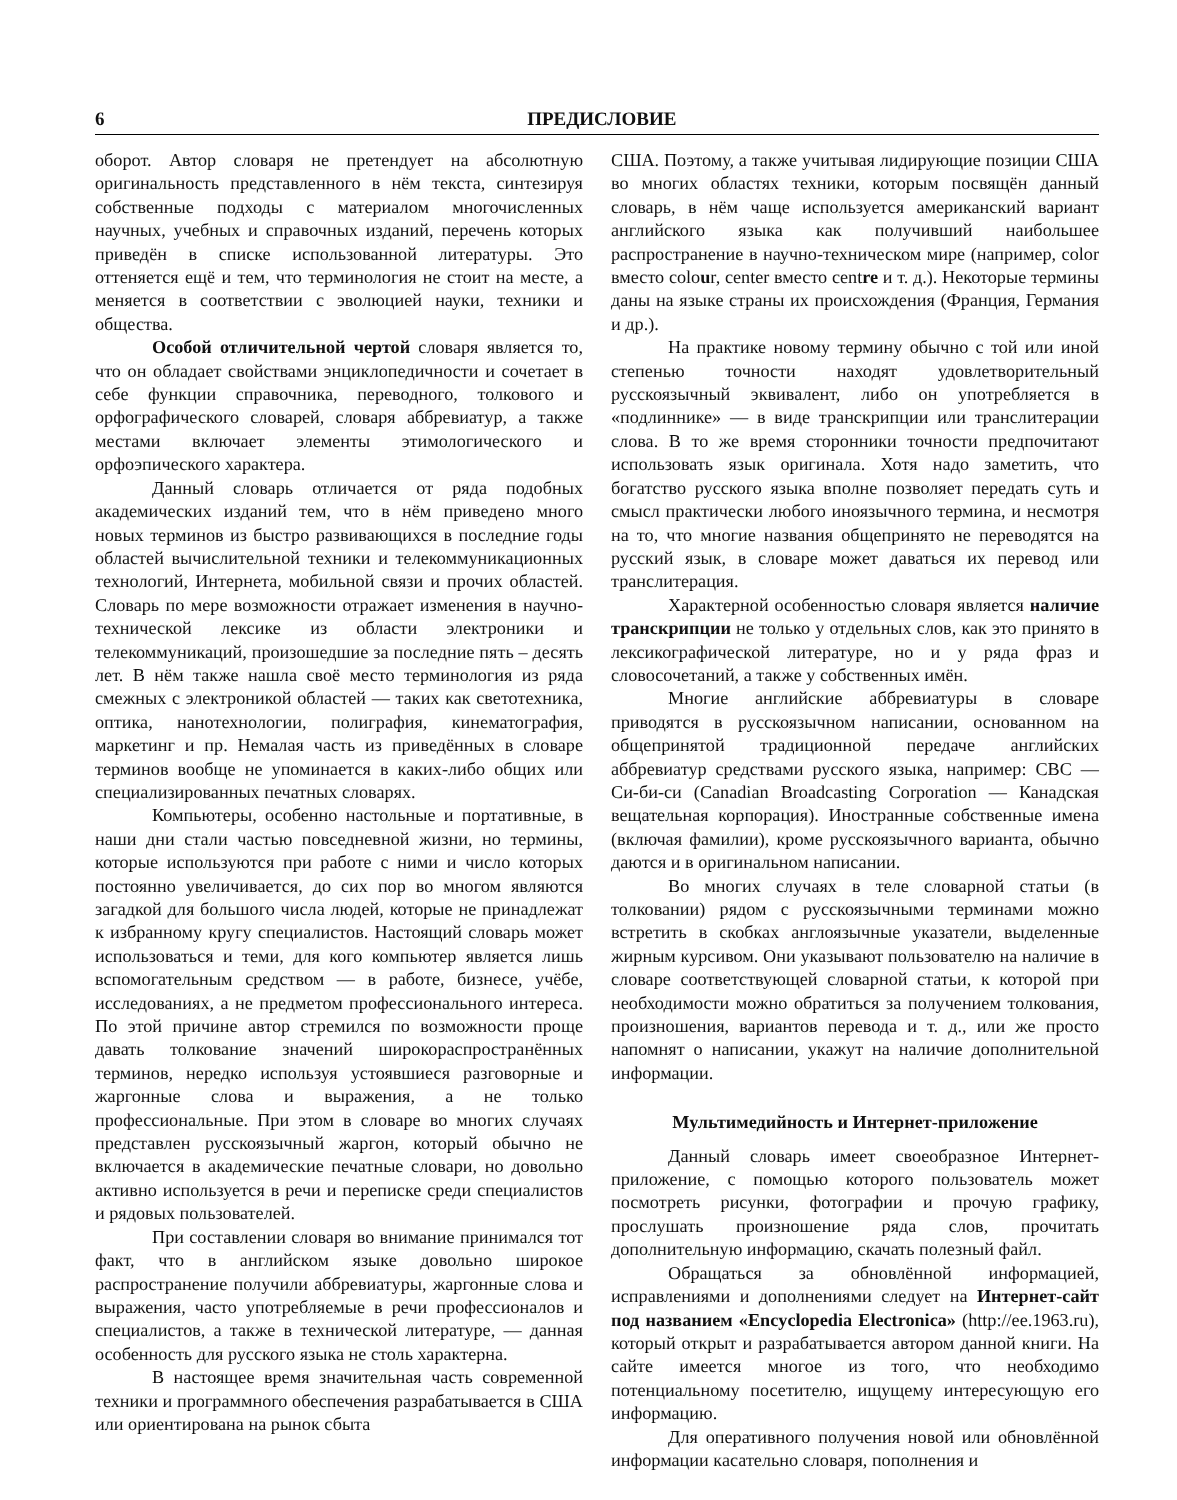6 ПРЕДИСЛОВИЕ
оборот. Автор словаря не претендует на абсолютную оригинальность представленного в нём текста, синтезируя собственные подходы с материалом многочисленных научных, учебных и справочных изданий, перечень которых приведён в списке использованной литературы. Это оттеняется ещё и тем, что терминология не стоит на месте, а меняется в соответствии с эволюцией науки, техники и общества.
Особой отличительной чертой словаря является то, что он обладает свойствами энциклопедичности и сочетает в себе функции справочника, переводного, толкового и орфографического словарей, словаря аббревиатур, а также местами включает элементы этимологического и орфоэпического характера.
Данный словарь отличается от ряда подобных академических изданий тем, что в нём приведено много новых терминов из быстро развивающихся в последние годы областей вычислительной техники и телекоммуникационных технологий, Интернета, мобильной связи и прочих областей. Словарь по мере возможности отражает изменения в научно-технической лексике из области электроники и телекоммуникаций, произошедшие за последние пять – десять лет. В нём также нашла своё место терминология из ряда смежных с электроникой областей — таких как светотехника, оптика, нанотехнологии, полиграфия, кинематография, маркетинг и пр. Немалая часть из приведённых в словаре терминов вообще не упоминается в каких-либо общих или специализированных печатных словарях.
Компьютеры, особенно настольные и портативные, в наши дни стали частью повседневной жизни, но термины, которые используются при работе с ними и число которых постоянно увеличивается, до сих пор во многом являются загадкой для большого числа людей, которые не принадлежат к избранному кругу специалистов. Настоящий словарь может использоваться и теми, для кого компьютер является лишь вспомогательным средством — в работе, бизнесе, учёбе, исследованиях, а не предметом профессионального интереса. По этой причине автор стремился по возможности проще давать толкование значений широкораспространённых терминов, нередко используя устоявшиеся разговорные и жаргонные слова и выражения, а не только профессиональные. При этом в словаре во многих случаях представлен русскоязычный жаргон, который обычно не включается в академические печатные словари, но довольно активно используется в речи и переписке среди специалистов и рядовых пользователей.
При составлении словаря во внимание принимался тот факт, что в английском языке довольно широкое распространение получили аббревиатуры, жаргонные слова и выражения, часто употребляемые в речи профессионалов и специалистов, а также в технической литературе, — данная особенность для русского языка не столь характерна.
В настоящее время значительная часть современной техники и программного обеспечения разрабатывается в США или ориентирована на рынок сбыта
США. Поэтому, а также учитывая лидирующие позиции США во многих областях техники, которым посвящён данный словарь, в нём чаще используется американский вариант английского языка как получивший наибольшее распространение в научно-техническом мире (например, color вместо colour, center вместо centre и т. д.). Некоторые термины даны на языке страны их происхождения (Франция, Германия и др.).
На практике новому термину обычно с той или иной степенью точности находят удовлетворительный русскоязычный эквивалент, либо он употребляется в «подлиннике» — в виде транскрипции или транслитерации слова. В то же время сторонники точности предпочитают использовать язык оригинала. Хотя надо заметить, что богатство русского языка вполне позволяет передать суть и смысл практически любого иноязычного термина, и несмотря на то, что многие названия общепринято не переводятся на русский язык, в словаре может даваться их перевод или транслитерация.
Характерной особенностью словаря является наличие транскрипции не только у отдельных слов, как это принято в лексикографической литературе, но и у ряда фраз и словосочетаний, а также у собственных имён.
Многие английские аббревиатуры в словаре приводятся в русскоязычном написании, основанном на общепринятой традиционной передаче английских аббревиатур средствами русского языка, например: CBC — Си-би-си (Canadian Broadcasting Corporation — Канадская вещательная корпорация). Иностранные собственные имена (включая фамилии), кроме русскоязычного варианта, обычно даются и в оригинальном написании.
Во многих случаях в теле словарной статьи (в толковании) рядом с русскоязычными терминами можно встретить в скобках англоязычные указатели, выделенные жирным курсивом. Они указывают пользователю на наличие в словаре соответствующей словарной статьи, к которой при необходимости можно обратиться за получением толкования, произношения, вариантов перевода и т. д., или же просто напомнят о написании, укажут на наличие дополнительной информации.
Мультимедийность и Интернет-приложение
Данный словарь имеет своеобразное Интернет-приложение, с помощью которого пользователь может посмотреть рисунки, фотографии и прочую графику, прослушать произношение ряда слов, прочитать дополнительную информацию, скачать полезный файл.
Обращаться за обновлённой информацией, исправлениями и дополнениями следует на Интернет-сайт под названием «Encyclopedia Electronica» (http://ee.1963.ru), который открыт и разрабатывается автором данной книги. На сайте имеется многое из того, что необходимо потенциальному посетителю, ищущему интересующую его информацию.
Для оперативного получения новой или обновлённой информации касательно словаря, пополнения и